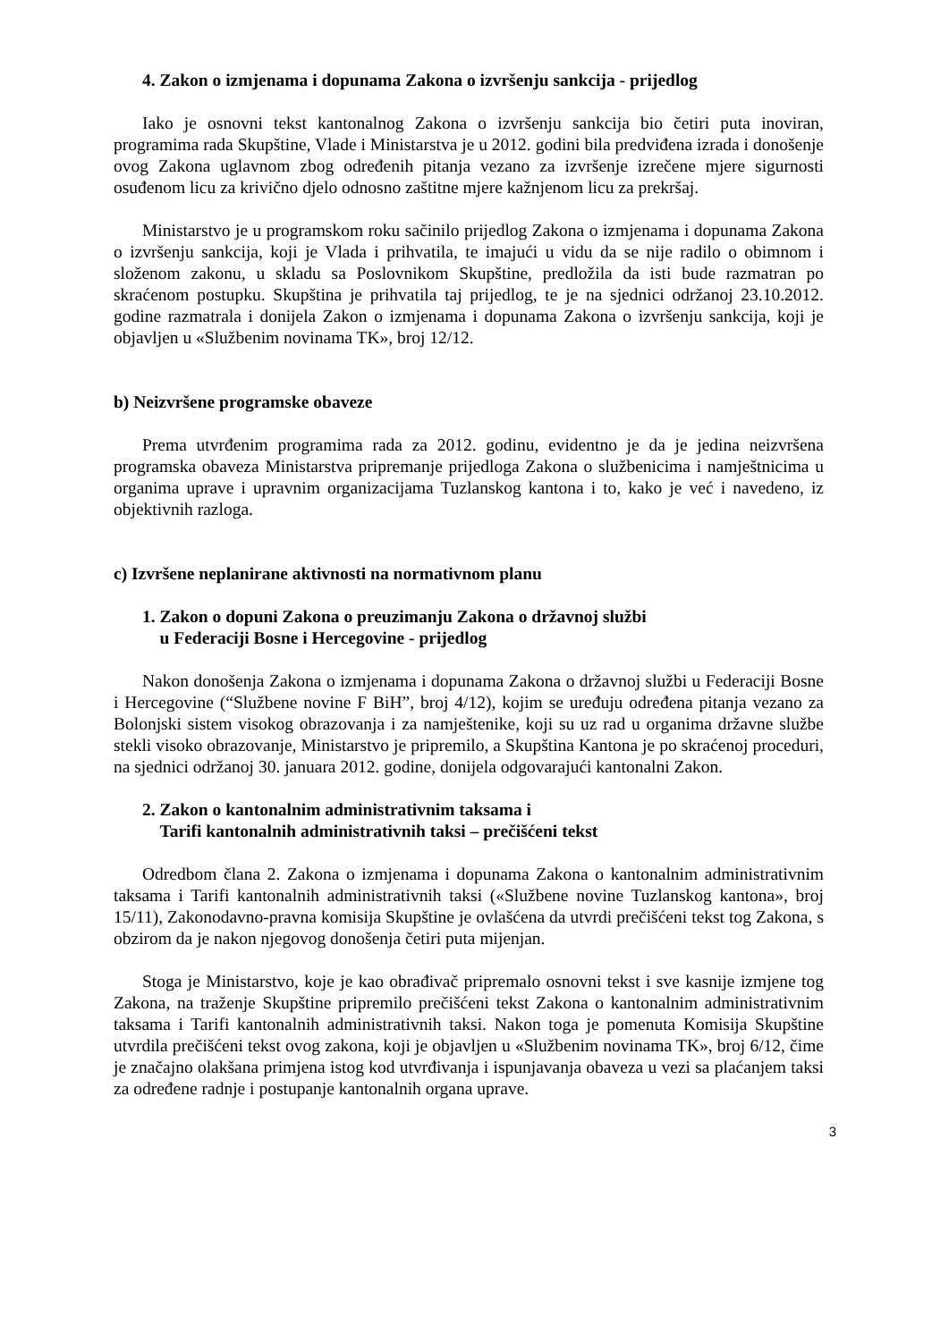4. Zakon o izmjenama i dopunama Zakona o izvršenju sankcija - prijedlog
Iako je osnovni tekst kantonalnog Zakona o izvršenju sankcija bio četiri puta inoviran, programima rada Skupštine, Vlade i Ministarstva je u 2012. godini bila predviđena izrada i donošenje ovog Zakona uglavnom zbog određenih pitanja vezano za izvršenje izrečene mjere sigurnosti osuđenom licu za krivično djelo odnosno zaštitne mjere kažnjenom licu za prekršaj.
Ministarstvo je u programskom roku sačinilo prijedlog Zakona o izmjenama i dopunama Zakona o izvršenju sankcija, koji je Vlada i prihvatila, te imajući u vidu da se nije radilo o obimnom i složenom zakonu, u skladu sa Poslovnikom Skupštine, predložila da isti bude razmatran po skraćenom postupku. Skupština je prihvatila taj prijedlog, te je na sjednici održanoj 23.10.2012. godine razmatrala i donijela Zakon o izmjenama i dopunama Zakona o izvršenju sankcija, koji je objavljen u «Službenim novinama TK», broj 12/12.
b) Neizvršene programske obaveze
Prema utvrđenim programima rada za 2012. godinu, evidentno je da je jedina neizvršena programska obaveza Ministarstva pripremanje prijedloga Zakona o službenicima i namještnicima u organima uprave i upravnim organizacijama Tuzlanskog kantona i to, kako je već i navedeno, iz objektivnih razloga.
c) Izvršene neplanirane aktivnosti na normativnom planu
1. Zakon o dopuni Zakona o preuzimanju Zakona o državnoj službi
u Federaciji Bosne i Hercegovine - prijedlog
Nakon donošenja Zakona o izmjenama i dopunama Zakona o državnoj službi u Federaciji Bosne i Hercegovine (“Službene novine F BiH”, broj 4/12), kojim se uređuju određena pitanja vezano za Bolonjski sistem visokog obrazovanja i za namještenike, koji su uz rad u organima državne službe stekli visoko obrazovanje, Ministarstvo je pripremilo, a Skupština Kantona je po skraćenoj proceduri, na sjednici održanoj 30. januara 2012. godine, donijela odgovarajući kantonalni Zakon.
2. Zakon o kantonalnim administrativnim taksama i
Tarifi kantonalnih administrativnih taksi – prečišćeni tekst
Odredbom člana 2. Zakona o izmjenama i dopunama Zakona o kantonalnim administrativnim taksama i Tarifi kantonalnih administrativnih taksi («Službene novine Tuzlanskog kantona», broj 15/11), Zakonodavno-pravna komisija Skupštine je ovlašćena da utvrdi prečišćeni tekst tog Zakona, s obzirom da je nakon njegovog donošenja četiri puta mijenjan.
Stoga je Ministarstvo, koje je kao obrađivač pripremalo osnovni tekst i sve kasnije izmjene tog Zakona, na traženje Skupštine pripremilo prečišćeni tekst Zakona o kantonalnim administrativnim taksama i Tarifi kantonalnih administrativnih taksi. Nakon toga je pomenuta Komisija Skupštine utvrdila prečišćeni tekst ovog zakona, koji je objavljen u «Službenim novinama TK», broj 6/12, čime je značajno olakšana primjena istog kod utvrđivanja i ispunjavanja obaveza u vezi sa plaćanjem taksi za određene radnje i postupanje kantonalnih organa uprave.
3